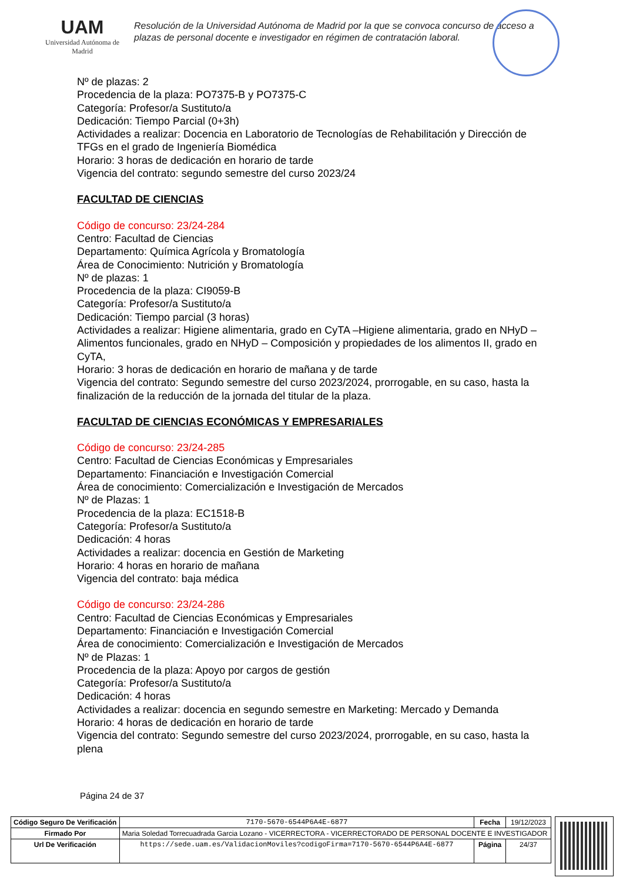UAM
Universidad Autónoma de Madrid
Resolución de la Universidad Autónoma de Madrid por la que se convoca concurso de acceso a plazas de personal docente e investigador en régimen de contratación laboral.
Nº de plazas: 2
Procedencia de la plaza: PO7375-B y PO7375-C
Categoría: Profesor/a Sustituto/a
Dedicación: Tiempo Parcial (0+3h)
Actividades a realizar: Docencia en Laboratorio de Tecnologías de Rehabilitación y Dirección de TFGs en el grado de Ingeniería Biomédica
Horario: 3 horas de dedicación en horario de tarde
Vigencia del contrato: segundo semestre del curso 2023/24
FACULTAD DE CIENCIAS
Código de concurso: 23/24-284
Centro: Facultad de Ciencias
Departamento: Química Agrícola y Bromatología
Área de Conocimiento: Nutrición y Bromatología
Nº de plazas: 1
Procedencia de la plaza: CI9059-B
Categoría: Profesor/a Sustituto/a
Dedicación: Tiempo parcial (3 horas)
Actividades a realizar: Higiene alimentaria, grado en CyTA –Higiene alimentaria, grado en NHyD – Alimentos funcionales, grado en NHyD – Composición y propiedades de los alimentos II, grado en CyTA,
Horario: 3 horas de dedicación en horario de mañana y de tarde
Vigencia del contrato: Segundo semestre del curso 2023/2024, prorrogable, en su caso, hasta la finalización de la reducción de la jornada del titular de la plaza.
FACULTAD DE CIENCIAS ECONÓMICAS Y EMPRESARIALES
Código de concurso: 23/24-285
Centro: Facultad de Ciencias Económicas y Empresariales
Departamento: Financiación e Investigación Comercial
Área de conocimiento: Comercialización e Investigación de Mercados
Nº de Plazas: 1
Procedencia de la plaza: EC1518-B
Categoría: Profesor/a Sustituto/a
Dedicación: 4 horas
Actividades a realizar: docencia en Gestión de Marketing
Horario: 4 horas en horario de mañana
Vigencia del contrato: baja médica
Código de concurso: 23/24-286
Centro: Facultad de Ciencias Económicas y Empresariales
Departamento: Financiación e Investigación Comercial
Área de conocimiento: Comercialización e Investigación de Mercados
Nº de Plazas: 1
Procedencia de la plaza: Apoyo por cargos de gestión
Categoría: Profesor/a Sustituto/a
Dedicación: 4 horas
Actividades a realizar: docencia en segundo semestre en Marketing: Mercado y Demanda
Horario: 4 horas de dedicación en horario de tarde
Vigencia del contrato: Segundo semestre del curso 2023/2024, prorrogable, en su caso, hasta la plena
Página 24 de 37
| Código Seguro De Verificación | 7170-5670-6544P6A4E-6877 | Fecha | 19/12/2023 |
| Firmado Por | Maria Soledad Torrecuadrada Garcia Lozano - VICERRECTORA - VICERRECTORADO DE PERSONAL DOCENTE E INVESTIGADOR | | |
| Url De Verificación | https://sede.uam.es/ValidacionMoviles?codigoFirma=7170-5670-6544P6A4E-6877 | Página | 24/37 |